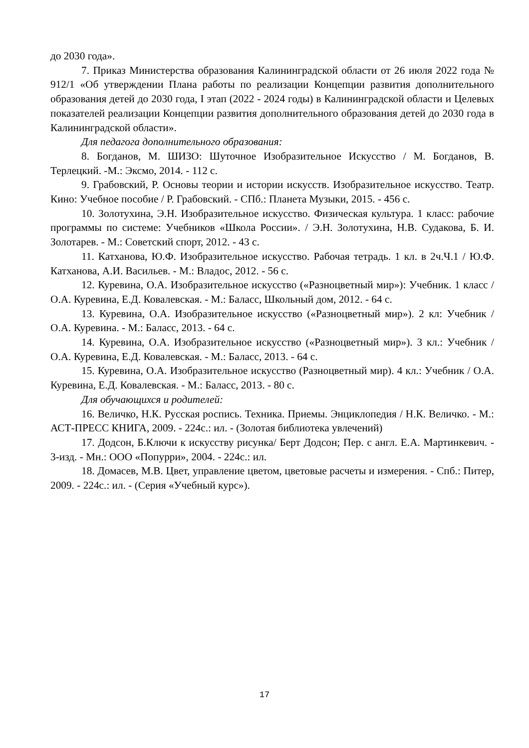до 2030 года».
7. Приказ Министерства образования Калининградской области от 26 июля 2022 года № 912/1 «Об утверждении Плана работы по реализации Концепции развития дополнительного образования детей до 2030 года, I этап (2022 - 2024 годы) в Калининградской области и Целевых показателей реализации Концепции развития дополнительного образования детей до 2030 года в Калининградской области».
Для педагога дополнительного образования:
8. Богданов, М. ШИЗО: Шуточное Изобразительное Искусство / М. Богданов, В. Терлецкий. -М.: Эксмо, 2014. - 112 с.
9. Грабовский, Р. Основы теории и истории искусств. Изобразительное искусство. Театр. Кино: Учебное пособие / Р. Грабовский. - СПб.: Планета Музыки, 2015. - 456 с.
10. Золотухина, Э.Н. Изобразительное искусство. Физическая культура. 1 класс: рабочие программы по системе: Учебников «Школа России». / Э.Н. Золотухина, Н.В. Судакова, Б. И. Золотарев. - М.: Советский спорт, 2012. - 43 с.
11. Катханова, Ю.Ф. Изобразительное искусство. Рабочая тетрадь. 1 кл. в 2ч.Ч.1 / Ю.Ф. Катханова, А.И. Васильев. - М.: Владос, 2012. - 56 с.
12. Куревина, О.А. Изобразительное искусство («Разноцветный мир»): Учебник. 1 класс / О.А. Куревина, Е.Д. Ковалевская. - М.: Баласс, Школьный дом, 2012. - 64 с.
13. Куревина, О.А. Изобразительное искусство («Разноцветный мир»). 2 кл: Учебник / О.А. Куревина. - М.: Баласс, 2013. - 64 с.
14. Куревина, О.А. Изобразительное искусство («Разноцветный мир»). 3 кл.: Учебник / О.А. Куревина, Е.Д. Ковалевская. - М.: Баласс, 2013. - 64 с.
15. Куревина, О.А. Изобразительное искусство (Разноцветный мир). 4 кл.: Учебник / О.А. Куревина, Е.Д. Ковалевская. - М.: Баласс, 2013. - 80 с.
Для обучающихся и родителей:
16. Величко, Н.К. Русская роспись. Техника. Приемы. Энциклопедия / Н.К. Величко. - М.: АСТ-ПРЕСС КНИГА, 2009. - 224с.: ил. - (Золотая библиотека увлечений)
17. Додсон, Б.Ключи к искусству рисунка/ Берт Додсон; Пер. с англ. Е.А. Мартинкевич. - 3-изд. - Мн.: ООО «Попурри», 2004. - 224с.: ил.
18. Домасев, М.В. Цвет, управление цветом, цветовые расчеты и измерения. - Спб.: Питер, 2009. - 224с.: ил. - (Серия «Учебный курс»).
17